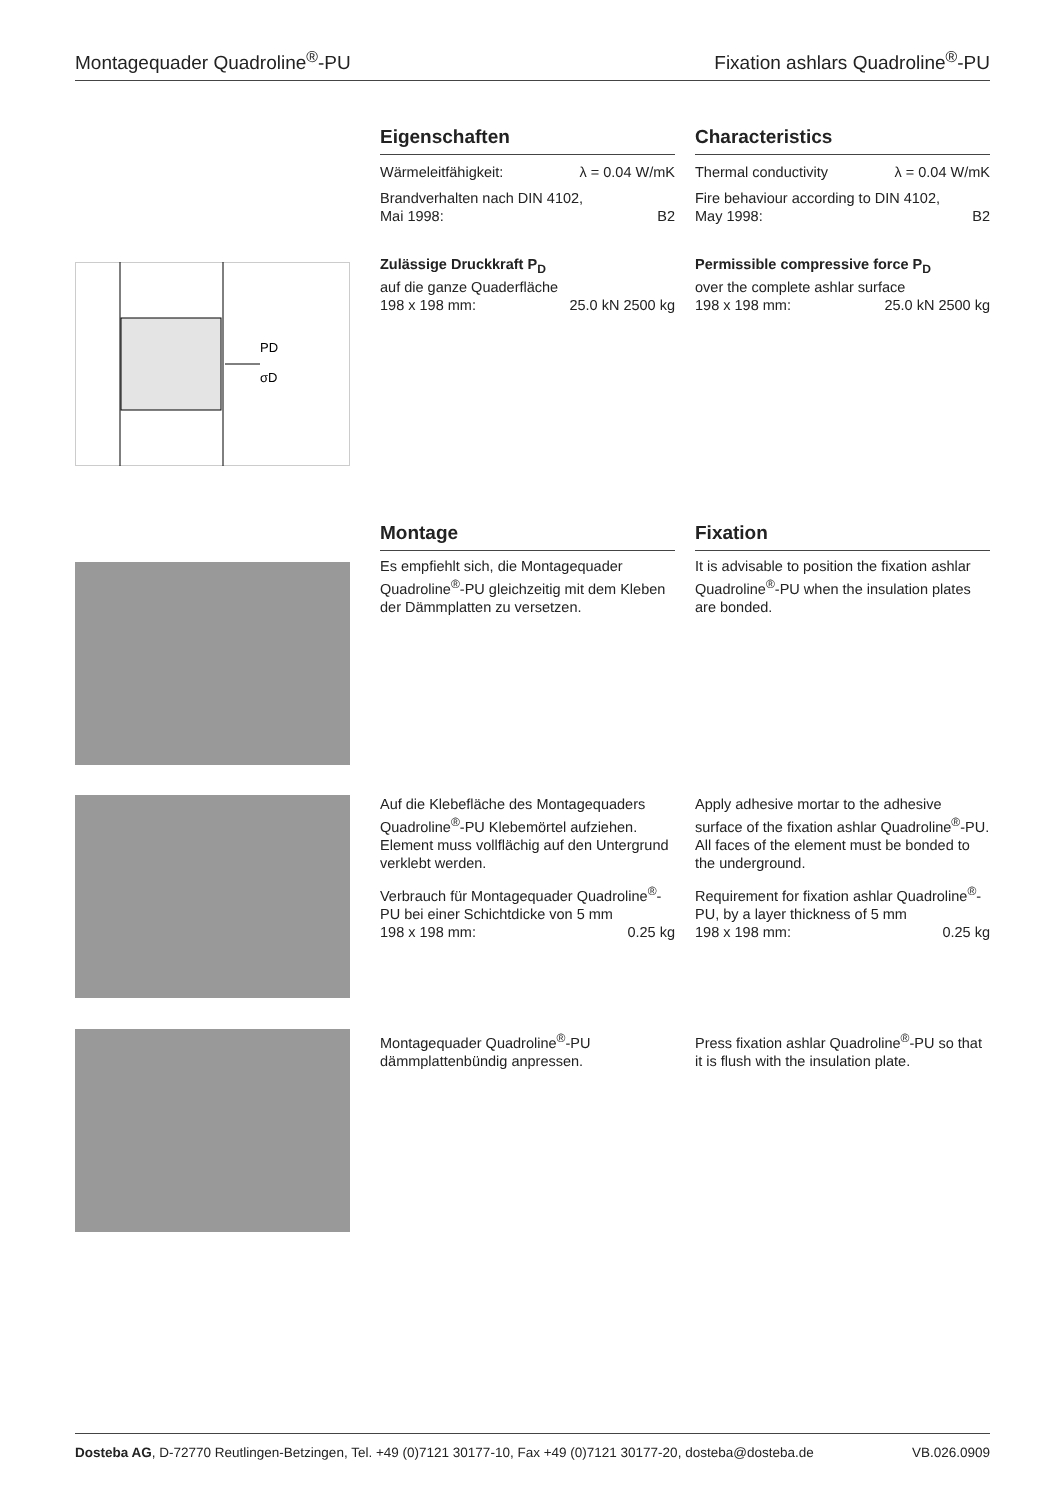Montagequader Quadroline<sup>®</sup>-PU Fixation ashlars Quadroline<sup>®</sup>-PU
Eigenschaften
Wärmeleitfähigkeit: λ = 0.04 W/mK
Brandverhalten nach DIN 4102,
Mai 1998: B2
Zulässige Druckkraft P<sub>D</sub>
auf die ganze Quaderfläche
198 x 198 mm: 25.0 kN 2500 kg
Characteristics
Thermal conductivity λ = 0.04 W/mK
Fire behaviour according to DIN 4102,
May 1998: B2
Permissible compressive force P<sub>D</sub>
over the complete ashlar surface
198 x 198 mm: 25.0 kN 2500 kg
PD
σD
Montage
Es empfiehlt sich, die Montagequader Quadroline<sup>®</sup>-PU gleichzeitig mit dem Kleben der Dämmplatten zu versetzen.
Fixation
It is advisable to position the fixation ashlar Quadroline<sup>®</sup>-PU when the insulation plates are bonded.
Auf die Klebefläche des Montagequaders Quadroline<sup>®</sup>-PU Klebemörtel aufziehen. Element muss vollflächig auf den Untergrund verklebt werden.
Verbrauch für Montagequader Quadroline<sup>®</sup>-PU bei einer Schichtdicke von 5 mm
198 x 198 mm: 0.25 kg
Apply adhesive mortar to the adhesive surface of the fixation ashlar Quadroline<sup>®</sup>-PU. All faces of the element must be bonded to the underground.
Requirement for fixation ashlar Quadroline<sup>®</sup>-PU, by a layer thickness of 5 mm
198 x 198 mm: 0.25 kg
Montagequader Quadroline<sup>®</sup>-PU dämmplattenbündig anpressen.
Press fixation ashlar Quadroline<sup>®</sup>-PU so that it is flush with the insulation plate.
Dosteba AG, D-72770 Reutlingen-Betzingen, Tel. +49 (0)7121 30177-10, Fax +49 (0)7121 30177-20, dosteba@dosteba.de VB.026.0909